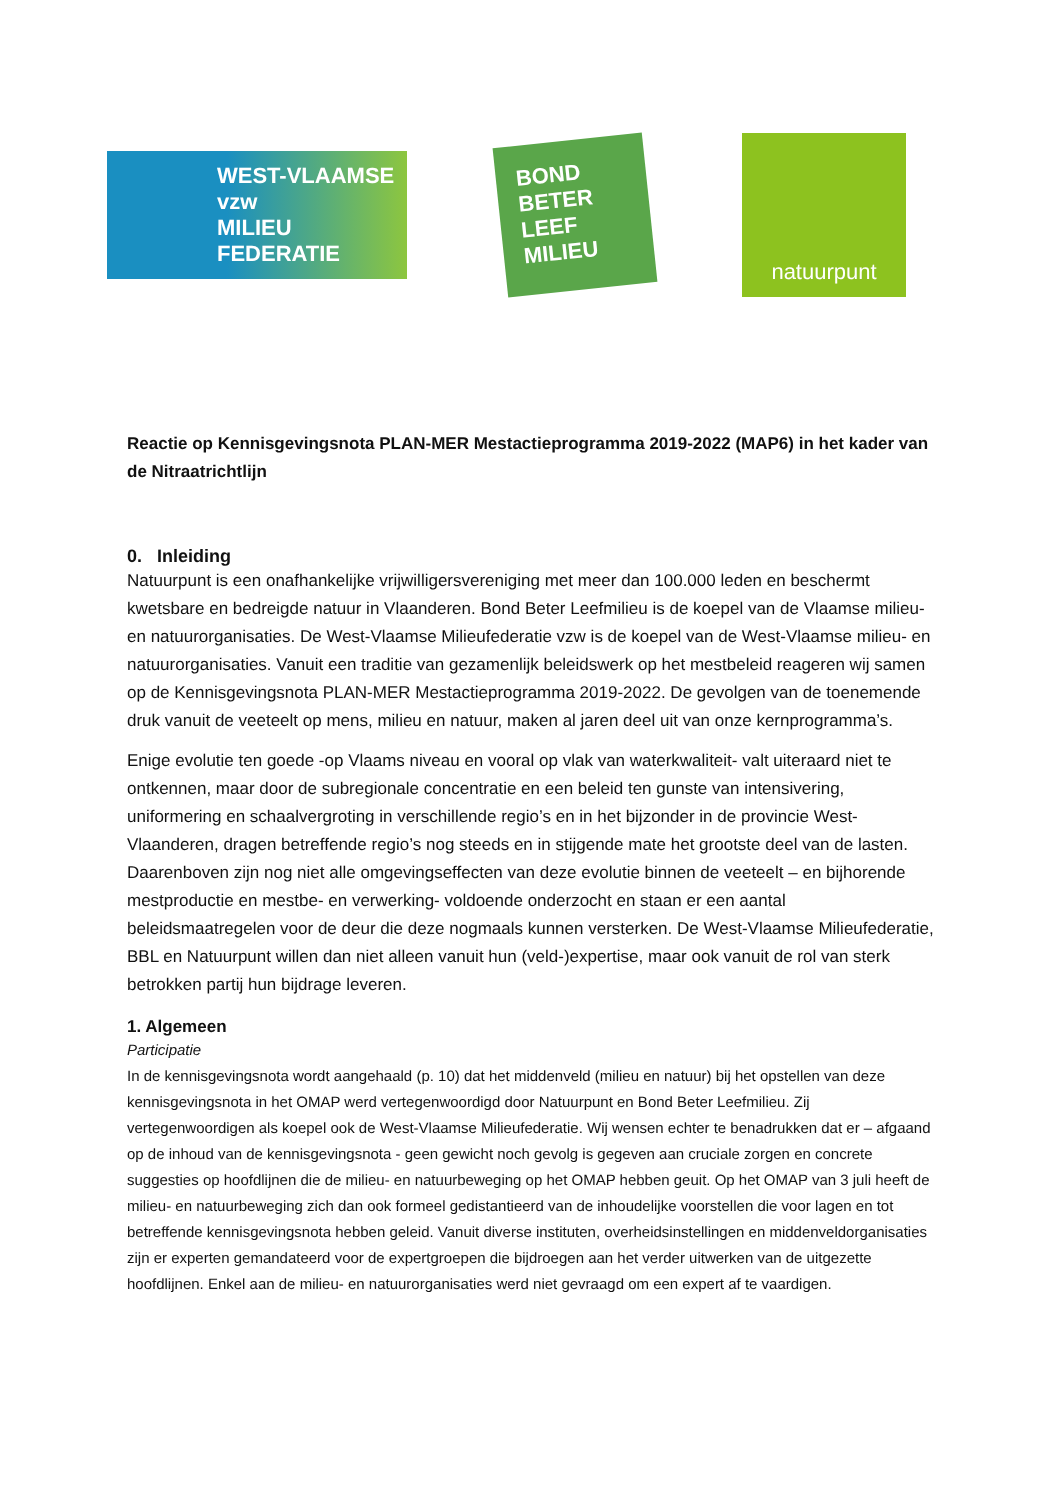WEST-VLAAMSE vzw
MILIEU
FEDERATIE
BOND
BETER
LEEF
MILIEU
natuurpunt
Reactie op Kennisgevingsnota PLAN-MER Mestactieprogramma 2019-2022 (MAP6) in het kader van de Nitraatrichtlijn
0. Inleiding
Natuurpunt is een onafhankelijke vrijwilligersvereniging met meer dan 100.000 leden en beschermt kwetsbare en bedreigde natuur in Vlaanderen. Bond Beter Leefmilieu is de koepel van de Vlaamse milieu- en natuurorganisaties. De West-Vlaamse Milieufederatie vzw is de koepel van de West-Vlaamse milieu- en natuurorganisaties. Vanuit een traditie van gezamenlijk beleidswerk op het mestbeleid reageren wij samen op de Kennisgevingsnota PLAN-MER Mestactieprogramma 2019-2022. De gevolgen van de toenemende druk vanuit de veeteelt op mens, milieu en natuur, maken al jaren deel uit van onze kernprogramma’s.
Enige evolutie ten goede -op Vlaams niveau en vooral op vlak van waterkwaliteit- valt uiteraard niet te ontkennen, maar door de subregionale concentratie en een beleid ten gunste van intensivering, uniformering en schaalvergroting in verschillende regio’s en in het bijzonder in de provincie West-Vlaanderen, dragen betreffende regio’s nog steeds en in stijgende mate het grootste deel van de lasten. Daarenboven zijn nog niet alle omgevingseffecten van deze evolutie binnen de veeteelt – en bijhorende mestproductie en mestbe- en verwerking- voldoende onderzocht en staan er een aantal beleidsmaatregelen voor de deur die deze nogmaals kunnen versterken. De West-Vlaamse Milieufederatie, BBL en Natuurpunt willen dan niet alleen vanuit hun (veld-)expertise, maar ook vanuit de rol van sterk betrokken partij hun bijdrage leveren.
1. Algemeen
Participatie
In de kennisgevingsnota wordt aangehaald (p. 10) dat het middenveld (milieu en natuur) bij het opstellen van deze kennisgevingsnota in het OMAP werd vertegenwoordigd door Natuurpunt en Bond Beter Leefmilieu. Zij vertegenwoordigen als koepel ook de West-Vlaamse Milieufederatie. Wij wensen echter te benadrukken dat er – afgaand op de inhoud van de kennisgevingsnota - geen gewicht noch gevolg is gegeven aan cruciale zorgen en concrete suggesties op hoofdlijnen die de milieu- en natuurbeweging op het OMAP hebben geuit. Op het OMAP van 3 juli heeft de milieu- en natuurbeweging zich dan ook formeel gedistantieerd van de inhoudelijke voorstellen die voor lagen en tot betreffende kennisgevingsnota hebben geleid. Vanuit diverse instituten, overheidsinstellingen en middenveldorganisaties zijn er experten gemandateerd voor de expertgroepen die bijdroegen aan het verder uitwerken van de uitgezette hoofdlijnen. Enkel aan de milieu- en natuurorganisaties werd niet gevraagd om een expert af te vaardigen.